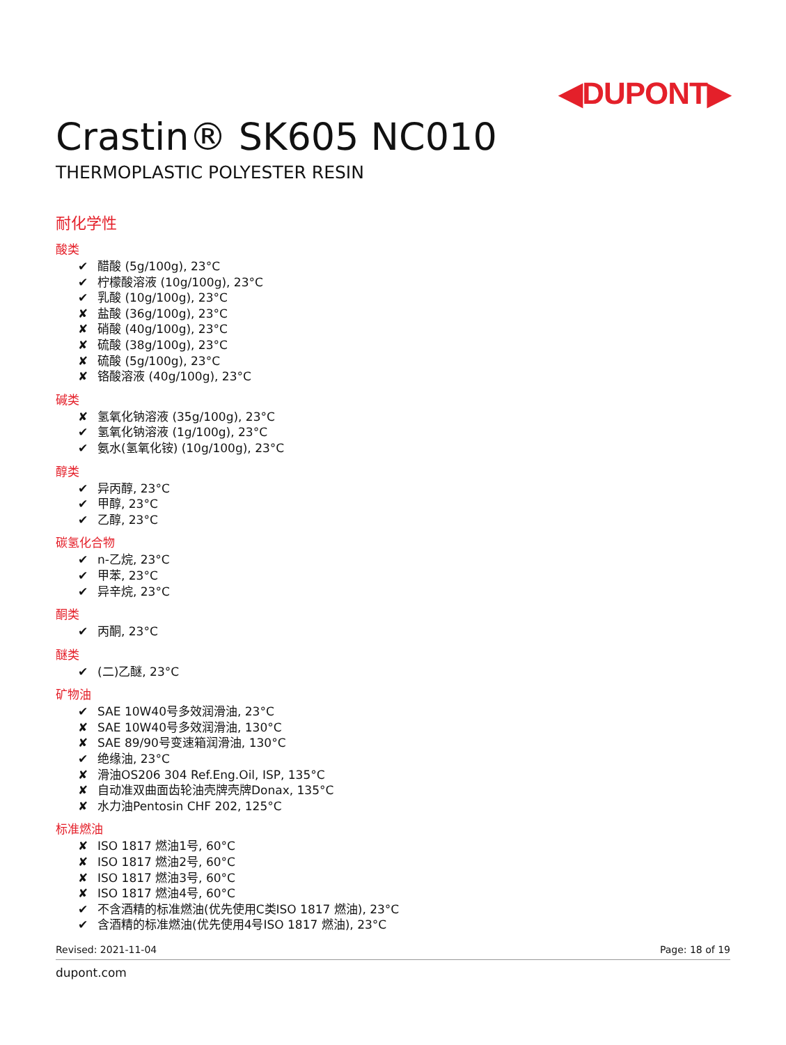◀DUPONT▶
Crastin® SK605 NC010
THERMOPLASTIC POLYESTER RESIN
耐化学性
酸类
✔ 醋酸 (5g/100g), 23°C
✔ 柠檬酸溶液 (10g/100g), 23°C
✔ 乳酸 (10g/100g), 23°C
✘ 盐酸 (36g/100g), 23°C
✘ 硝酸 (40g/100g), 23°C
✘ 硫酸 (38g/100g), 23°C
✘ 硫酸 (5g/100g), 23°C
✘ 铬酸溶液 (40g/100g), 23°C
碱类
✘ 氢氧化钠溶液 (35g/100g), 23°C
✔ 氢氧化钠溶液 (1g/100g), 23°C
✔ 氨水(氢氧化铵) (10g/100g), 23°C
醇类
✔ 异丙醇, 23°C
✔ 甲醇, 23°C
✔ 乙醇, 23°C
碳氢化合物
✔ n-乙烷, 23°C
✔ 甲苯, 23°C
✔ 异辛烷, 23°C
酮类
✔ 丙酮, 23°C
醚类
✔ (二)乙醚, 23°C
矿物油
✔ SAE 10W40号多效润滑油, 23°C
✘ SAE 10W40号多效润滑油, 130°C
✘ SAE 89/90号变速箱润滑油, 130°C
✔ 绝缘油, 23°C
✘ 滑油OS206 304 Ref.Eng.Oil, ISP, 135°C
✘ 自动准双曲面齿轮油壳牌壳牌Donax, 135°C
✘ 水力油Pentosin CHF 202, 125°C
标准燃油
✘ ISO 1817 燃油1号, 60°C
✘ ISO 1817 燃油2号, 60°C
✘ ISO 1817 燃油3号, 60°C
✘ ISO 1817 燃油4号, 60°C
✔ 不含酒精的标准燃油(优先使用C类ISO 1817 燃油), 23°C
✔ 含酒精的标准燃油(优先使用4号ISO 1817 燃油), 23°C
Revised: 2021-11-04 Page: 18 of 19
dupont.com